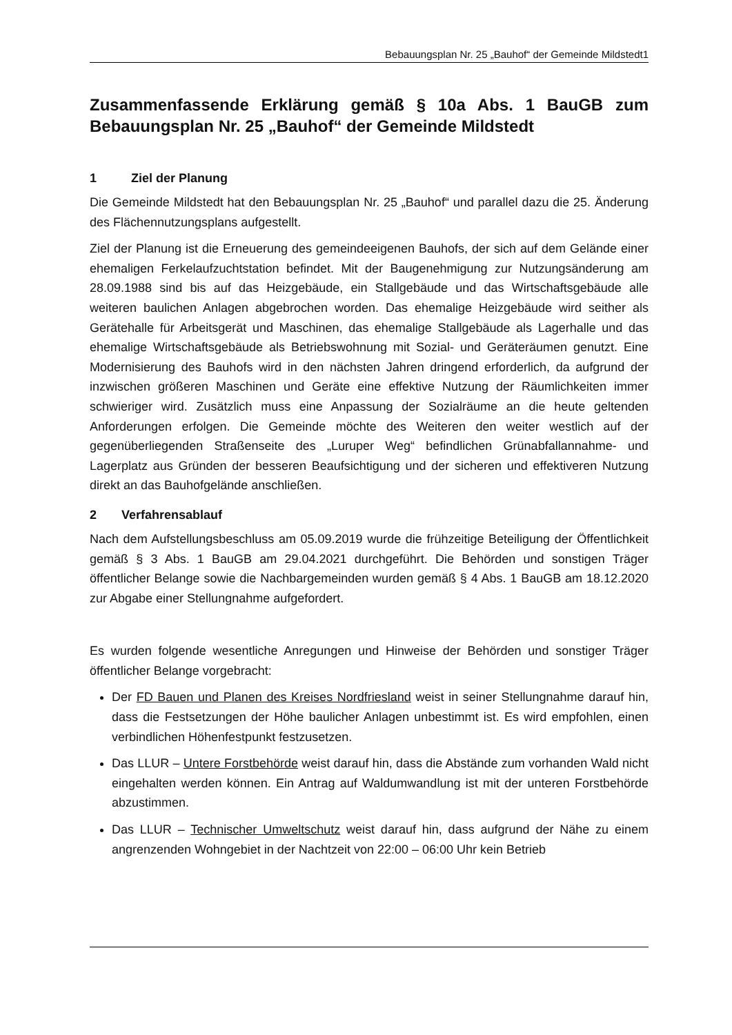Bebauungsplan Nr. 25 „Bauhof“ der Gemeinde Mildstedt1
Zusammenfassende Erklärung gemäß § 10a Abs. 1 BauGB zum Bebauungsplan Nr. 25 „Bauhof“ der Gemeinde Mildstedt
1 Ziel der Planung
Die Gemeinde Mildstedt hat den Bebauungsplan Nr. 25 „Bauhof“ und parallel dazu die 25. Änderung des Flächennutzungsplans aufgestellt.
Ziel der Planung ist die Erneuerung des gemeindeeigenen Bauhofs, der sich auf dem Gelände einer ehemaligen Ferkelaufzuchtstation befindet. Mit der Baugenehmigung zur Nutzungsänderung am 28.09.1988 sind bis auf das Heizgebäude, ein Stallgebäude und das Wirtschaftsgebäude alle weiteren baulichen Anlagen abgebrochen worden. Das ehemalige Heizgebäude wird seither als Gerätehalle für Arbeitsgerät und Maschinen, das ehemalige Stallgebäude als Lagerhalle und das ehemalige Wirtschaftsgebäude als Betriebswohnung mit Sozial- und Geräteräumen genutzt. Eine Modernisierung des Bauhofs wird in den nächsten Jahren dringend erforderlich, da aufgrund der inzwischen größeren Maschinen und Geräte eine effektive Nutzung der Räumlichkeiten immer schwieriger wird. Zusätzlich muss eine Anpassung der Sozialräume an die heute geltenden Anforderungen erfolgen. Die Gemeinde möchte des Weiteren den weiter westlich auf der gegenüberliegenden Straßenseite des „Luruper Weg“ befindlichen Grünabfallannahme- und Lagerplatz aus Gründen der besseren Beaufsichtigung und der sicheren und effektiveren Nutzung direkt an das Bauhofgelände anschließen.
2 Verfahrensablauf
Nach dem Aufstellungsbeschluss am 05.09.2019 wurde die frühzeitige Beteiligung der Öffentlichkeit gemäß § 3 Abs. 1 BauGB am 29.04.2021 durchgeführt. Die Behörden und sonstigen Träger öffentlicher Belange sowie die Nachbargemeinden wurden gemäß § 4 Abs. 1 BauGB am 18.12.2020 zur Abgabe einer Stellungnahme aufgefordert.
Es wurden folgende wesentliche Anregungen und Hinweise der Behörden und sonstiger Träger öffentlicher Belange vorgebracht:
Der FD Bauen und Planen des Kreises Nordfriesland weist in seiner Stellungnahme darauf hin, dass die Festsetzungen der Höhe baulicher Anlagen unbestimmt ist. Es wird empfohlen, einen verbindlichen Höhenfestpunkt festzusetzen.
Das LLUR – Untere Forstbehörde weist darauf hin, dass die Abstände zum vorhanden Wald nicht eingehalten werden können. Ein Antrag auf Waldumwandlung ist mit der unteren Forstbehörde abzustimmen.
Das LLUR – Technischer Umweltschutz weist darauf hin, dass aufgrund der Nähe zu einem angrenzenden Wohngebiet in der Nachtzeit von 22:00 – 06:00 Uhr kein Betrieb